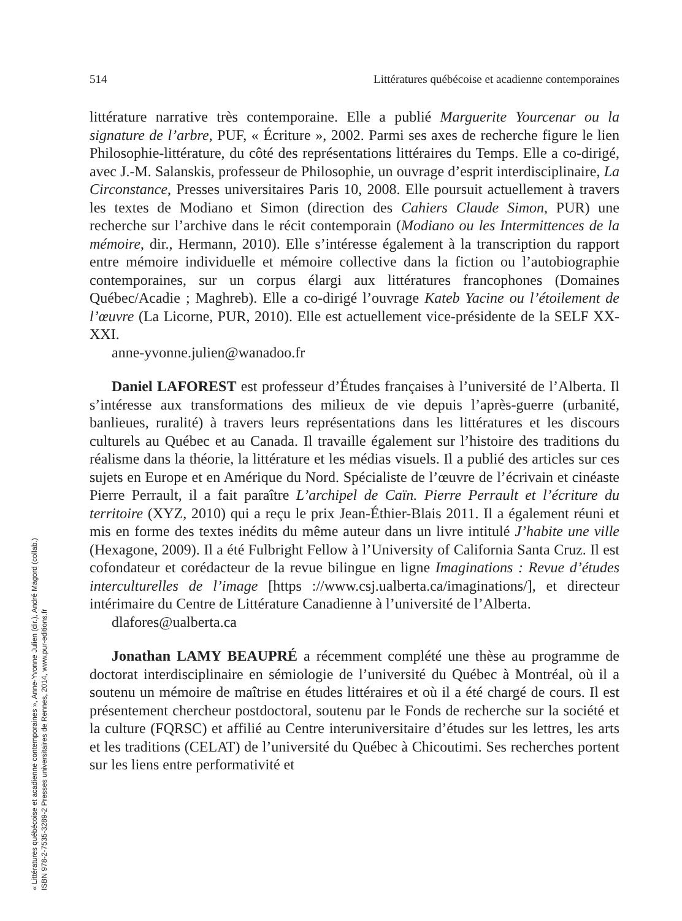« Littératures québécoise et acadienne contemporaines », Anne-Yvonne Julien (dir.), André Magord (collab.)
ISBN 978-2-7535-3289-2 Presses universitaires de Rennes, 2014, www.pur-editions.fr
514 Littératures québécoise et acadienne contemporaines
littérature narrative très contemporaine. Elle a publié Marguerite Yourcenar ou la signature de l’arbre, PUF, « Écriture », 2002. Parmi ses axes de recherche figure le lien Philosophie-littérature, du côté des représentations littéraires du Temps. Elle a co-dirigé, avec J.-M. Salanskis, professeur de Philosophie, un ouvrage d’esprit interdisciplinaire, La Circonstance, Presses universitaires Paris 10, 2008. Elle poursuit actuellement à travers les textes de Modiano et Simon (direction des Cahiers Claude Simon, PUR) une recherche sur l’archive dans le récit contemporain (Modiano ou les Intermittences de la mémoire, dir., Hermann, 2010). Elle s’intéresse également à la transcription du rapport entre mémoire individuelle et mémoire collective dans la fiction ou l’autobiographie contemporaines, sur un corpus élargi aux littératures francophones (Domaines Québec/Acadie ; Maghreb). Elle a co-dirigé l’ouvrage Kateb Yacine ou l’étoilement de l’œuvre (La Licorne, PUR, 2010). Elle est actuellement vice-présidente de la SELF XX-XXI.
anne-yvonne.julien@wanadoo.fr
Daniel LAFOREST est professeur d’Études françaises à l’université de l’Alberta. Il s’intéresse aux transformations des milieux de vie depuis l’après-guerre (urbanité, banlieues, ruralité) à travers leurs représentations dans les littératures et les discours culturels au Québec et au Canada. Il travaille également sur l’histoire des traditions du réalisme dans la théorie, la littérature et les médias visuels. Il a publié des articles sur ces sujets en Europe et en Amérique du Nord. Spécialiste de l’œuvre de l’écrivain et cinéaste Pierre Perrault, il a fait paraître L’archipel de Caïn. Pierre Perrault et l’écriture du territoire (XYZ, 2010) qui a reçu le prix Jean-Éthier-Blais 2011. Il a également réuni et mis en forme des textes inédits du même auteur dans un livre intitulé J’habite une ville (Hexagone, 2009). Il a été Fulbright Fellow à l’University of California Santa Cruz. Il est cofondateur et corédacteur de la revue bilingue en ligne Imaginations : Revue d’études interculturelles de l’image [https ://www.csj.ualberta.ca/imaginations/], et directeur intérimaire du Centre de Littérature Canadienne à l’université de l’Alberta.
dlafores@ualberta.ca
Jonathan LAMY BEAUPRÉ a récemment complété une thèse au programme de doctorat interdisciplinaire en sémiologie de l’université du Québec à Montréal, où il a soutenu un mémoire de maîtrise en études littéraires et où il a été chargé de cours. Il est présentement chercheur postdoctoral, soutenu par le Fonds de recherche sur la société et la culture (FQRSC) et affilié au Centre interuniversitaire d’études sur les lettres, les arts et les traditions (CELAT) de l’université du Québec à Chicoutimi. Ses recherches portent sur les liens entre performativité et